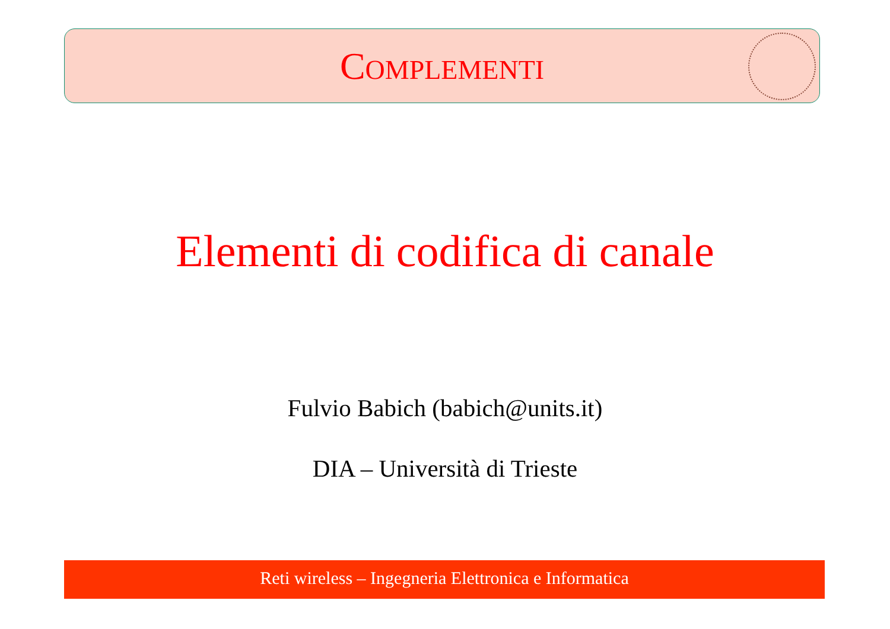COMPLEMENTI
Elementi di codifica di canale
Fulvio Babich (babich@units.it)
DIA – Università di Trieste
Reti wireless – Ingegneria Elettronica e Informatica